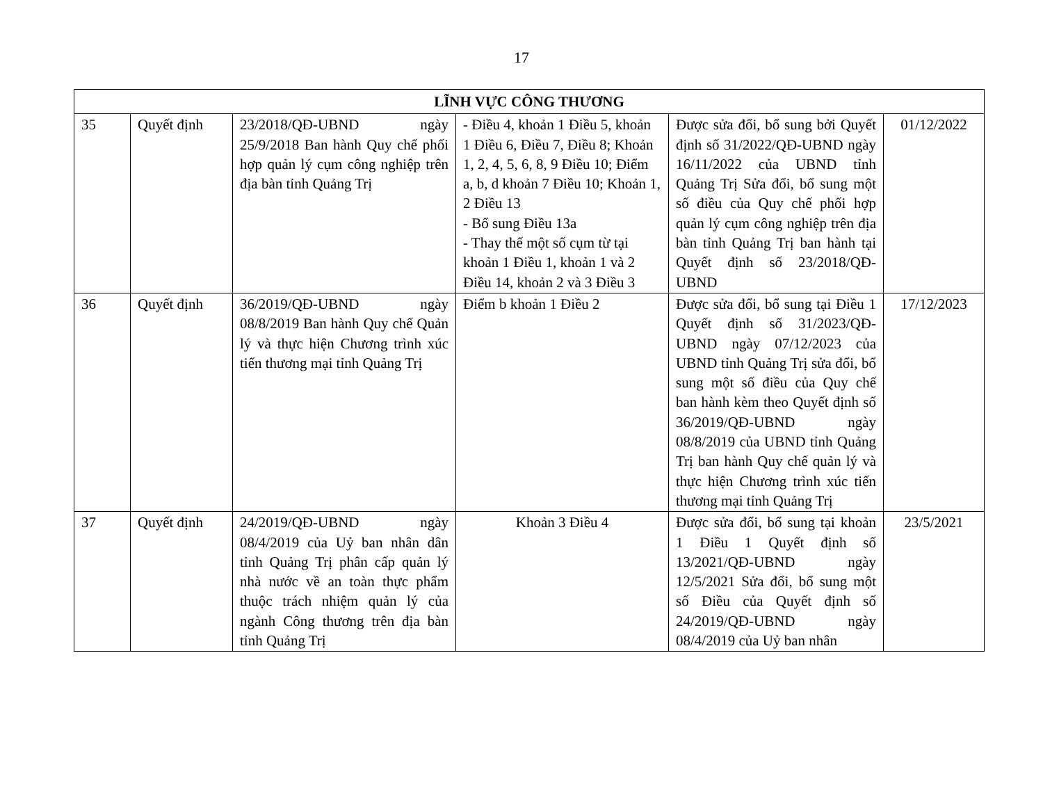17
| LĨNH VỰC CÔNG THƯƠNG | | | | | |
| --- | --- | --- | --- | --- | --- |
| 35 | Quyết định | 23/2018/QĐ-UBND ngày 25/9/2018 Ban hành Quy chế phối hợp quản lý cụm công nghiệp trên địa bàn tỉnh Quảng Trị | - Điều 4, khoản 1 Điều 5, khoản 1 Điều 6, Điều 7, Điều 8; Khoản 1, 2, 4, 5, 6, 8, 9 Điều 10; Điểm a, b, d khoản 7 Điều 10; Khoản 1, 2 Điều 13 - Bổ sung Điều 13a - Thay thế một số cụm từ tại khoản 1 Điều 1, khoản 1 và 2 Điều 14, khoản 2 và 3 Điều 3 | Được sửa đổi, bổ sung bởi Quyết định số 31/2022/QĐ-UBND ngày 16/11/2022 của UBND tỉnh Quảng Trị Sửa đổi, bổ sung một số điều của Quy chế phối hợp quản lý cụm công nghiệp trên địa bàn tỉnh Quảng Trị ban hành tại Quyết định số 23/2018/QĐ-UBND | 01/12/2022 |
| 36 | Quyết định | 36/2019/QĐ-UBND ngày 08/8/2019 Ban hành Quy chế Quản lý và thực hiện Chương trình xúc tiến thương mại tỉnh Quảng Trị | Điểm b khoản 1 Điều 2 | Được sửa đổi, bổ sung tại Điều 1 Quyết định số 31/2023/QĐ-UBND ngày 07/12/2023 của UBND tỉnh Quảng Trị sửa đổi, bổ sung một số điều của Quy chế ban hành kèm theo Quyết định số 36/2019/QĐ-UBND ngày 08/8/2019 của UBND tỉnh Quảng Trị ban hành Quy chế quản lý và thực hiện Chương trình xúc tiến thương mại tỉnh Quảng Trị | 17/12/2023 |
| 37 | Quyết định | 24/2019/QĐ-UBND ngày 08/4/2019 của Uỷ ban nhân dân tỉnh Quảng Trị phân cấp quản lý nhà nước về an toàn thực phẩm thuộc trách nhiệm quản lý của ngành Công thương trên địa bàn tỉnh Quảng Trị | Khoản 3 Điều 4 | Được sửa đổi, bổ sung tại khoản 1 Điều 1 Quyết định số 13/2021/QĐ-UBND ngày 12/5/2021 Sửa đổi, bổ sung một số Điều của Quyết định số 24/2019/QĐ-UBND ngày 08/4/2019 của Uỷ ban nhân | 23/5/2021 |